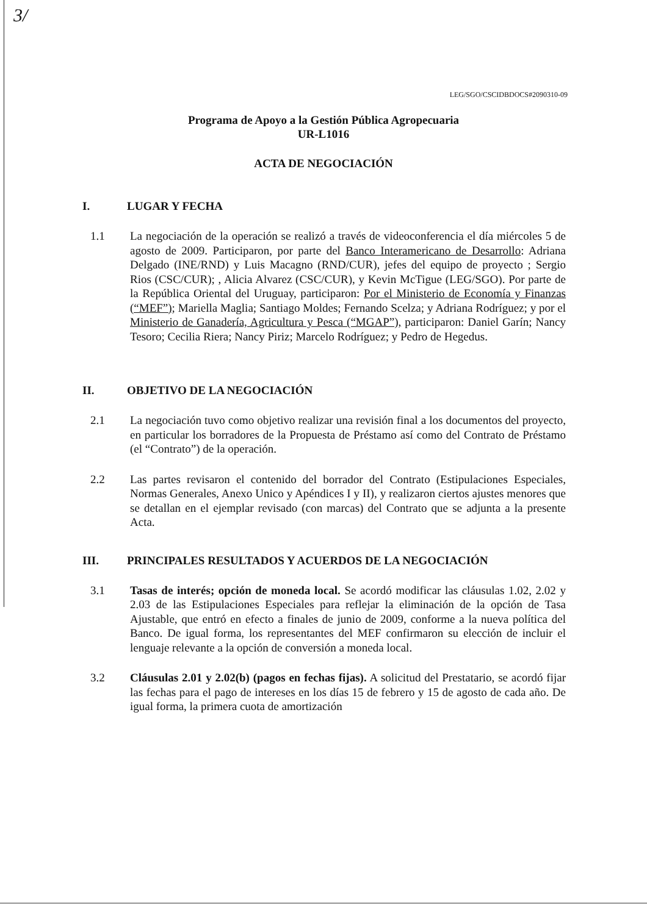3/
LEG/SGO/CSCIDBDOCS#2090310-09
Programa de Apoyo a la Gestión Pública Agropecuaria
UR-L1016
ACTA DE NEGOCIACIÓN
I. LUGAR Y FECHA
1.1 La negociación de la operación se realizó a través de videoconferencia el día miércoles 5 de agosto de 2009. Participaron, por parte del Banco Interamericano de Desarrollo: Adriana Delgado (INE/RND) y Luis Macagno (RND/CUR), jefes del equipo de proyecto ; Sergio Rios (CSC/CUR); , Alicia Alvarez (CSC/CUR), y Kevin McTigue (LEG/SGO). Por parte de la República Oriental del Uruguay, participaron: Por el Ministerio de Economía y Finanzas (“MEF”); Mariella Maglia; Santiago Moldes; Fernando Scelza; y Adriana Rodríguez; y por el Ministerio de Ganadería, Agricultura y Pesca (“MGAP”), participaron: Daniel Garín; Nancy Tesoro; Cecilia Riera; Nancy Piriz; Marcelo Rodríguez; y Pedro de Hegedus.
II. OBJETIVO DE LA NEGOCIACIÓN
2.1 La negociación tuvo como objetivo realizar una revisión final a los documentos del proyecto, en particular los borradores de la Propuesta de Préstamo así como del Contrato de Préstamo (el “Contrato”) de la operación.
2.2 Las partes revisaron el contenido del borrador del Contrato (Estipulaciones Especiales, Normas Generales, Anexo Unico y Apéndices I y II), y realizaron ciertos ajustes menores que se detallan en el ejemplar revisado (con marcas) del Contrato que se adjunta a la presente Acta.
III. PRINCIPALES RESULTADOS Y ACUERDOS DE LA NEGOCIACIÓN
3.1 Tasas de interés; opción de moneda local. Se acordó modificar las cláusulas 1.02, 2.02 y 2.03 de las Estipulaciones Especiales para reflejar la eliminación de la opción de Tasa Ajustable, que entró en efecto a finales de junio de 2009, conforme a la nueva política del Banco. De igual forma, los representantes del MEF confirmaron su elección de incluir el lenguaje relevante a la opción de conversión a moneda local.
3.2 Cláusulas 2.01 y 2.02(b) (pagos en fechas fijas). A solicitud del Prestatario, se acordó fijar las fechas para el pago de intereses en los días 15 de febrero y 15 de agosto de cada año. De igual forma, la primera cuota de amortización